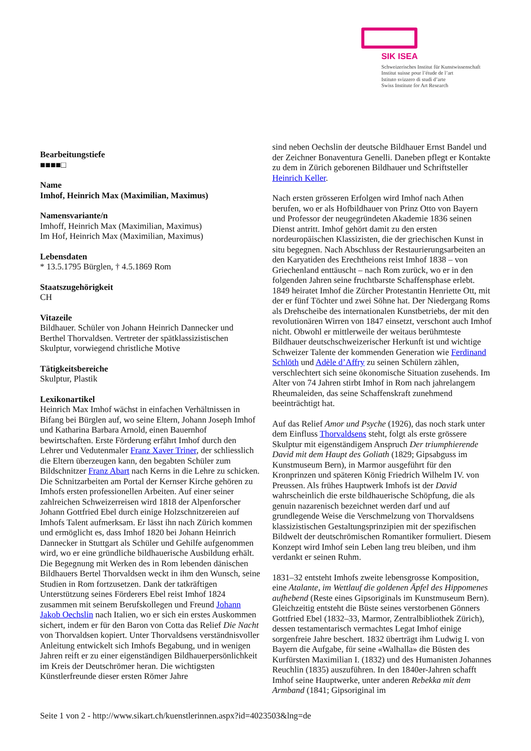SIK ISEA
Schweizerisches Institut für Kunstwissenschaft
Institut suisse pour l’étude de l’art
Istituto svizzero di studi d’arte
Swiss Institute for Art Research
Bearbeitungstiefe
■■■■□
Name
Imhof, Heinrich Max (Maximilian, Maximus)
Namensvariante/n
Imhoff, Heinrich Max (Maximilian, Maximus)
Im Hof, Heinrich Max (Maximilian, Maximus)
Lebensdaten
* 13.5.1795 Bürglen, † 4.5.1869 Rom
Staatszugehörigkeit
CH
Vitazeile
Bildhauer. Schüler von Johann Heinrich Dannecker und Berthel Thorvaldsen. Vertreter der spätklassizistischen Skulptur, vorwiegend christliche Motive
Tätigkeitsbereiche
Skulptur, Plastik
Lexikonartikel
Heinrich Max Imhof wächst in einfachen Verhältnissen in Bifang bei Bürglen auf, wo seine Eltern, Johann Joseph Imhof und Katharina Barbara Arnold, einen Bauernhof bewirtschaften. Erste Förderung erfährt Imhof durch den Lehrer und Vedutenmaler Franz Xaver Triner, der schliesslich die Eltern überzeugen kann, den begabten Schüler zum Bildschnitzer Franz Abart nach Kerns in die Lehre zu schicken. Die Schnitzarbeiten am Portal der Kernser Kirche gehören zu Imhofs ersten professionellen Arbeiten. Auf einer seiner zahlreichen Schweizerreisen wird 1818 der Alpenforscher Johann Gottfried Ebel durch einige Holzschnitzereien auf Imhofs Talent aufmerksam. Er lässt ihn nach Zürich kommen und ermöglicht es, dass Imhof 1820 bei Johann Heinrich Dannecker in Stuttgart als Schüler und Gehilfe aufgenommen wird, wo er eine gründliche bildhauerische Ausbildung erhält. Die Begegnung mit Werken des in Rom lebenden dänischen Bildhauers Bertel Thorvaldsen weckt in ihm den Wunsch, seine Studien in Rom fortzusetzen. Dank der tatkräftigen Unterstützung seines Förderers Ebel reist Imhof 1824 zusammen mit seinem Berufskollegen und Freund Johann Jakob Oechslin nach Italien, wo er sich ein erstes Auskommen sichert, indem er für den Baron von Cotta das Relief Die Nacht von Thorvaldsen kopiert. Unter Thorvaldsens verständnisvoller Anleitung entwickelt sich Imhofs Begabung, und in wenigen Jahren reift er zu einer eigenständigen Bildhauerpersönlichkeit im Kreis der Deutschrömer heran. Die wichtigsten Künstlerfreunde dieser ersten Römer Jahre
sind neben Oechslin der deutsche Bildhauer Ernst Bandel und der Zeichner Bonaventura Genelli. Daneben pflegt er Kontakte zu dem in Zürich geborenen Bildhauer und Schriftsteller Heinrich Keller.
Nach ersten grösseren Erfolgen wird Imhof nach Athen berufen, wo er als Hofbildhauer von Prinz Otto von Bayern und Professor der neugegründeten Akademie 1836 seinen Dienst antritt. Imhof gehört damit zu den ersten nordeuropäischen Klassizisten, die der griechischen Kunst in situ begegnen. Nach Abschluss der Restaurierungsarbeiten an den Karyatiden des Erechtheions reist Imhof 1838 – von Griechenland enttäuscht – nach Rom zurück, wo er in den folgenden Jahren seine fruchtbarste Schaffensphase erlebt. 1849 heiratet Imhof die Zürcher Protestantin Henriette Ott, mit der er fünf Töchter und zwei Söhne hat. Der Niedergang Roms als Drehscheibe des internationalen Kunstbetriebs, der mit den revolutionären Wirren von 1847 einsetzt, verschont auch Imhof nicht. Obwohl er mittlerweile der weitaus berühmteste Bildhauer deutschschweizerischer Herkunft ist und wichtige Schweizer Talente der kommenden Generation wie Ferdinand Schlöth und Adèle d’Affry zu seinen Schülern zählen, verschlechtert sich seine ökonomische Situation zusehends. Im Alter von 74 Jahren stirbt Imhof in Rom nach jahrelangem Rheumaleiden, das seine Schaffenskraft zunehmend beeinträchtigt hat.
Auf das Relief Amor und Psyche (1926), das noch stark unter dem Einfluss Thorvaldsens steht, folgt als erste grössere Skulptur mit eigenständigem Anspruch Der triumphierende David mit dem Haupt des Goliath (1829; Gipsabguss im Kunstmuseum Bern), in Marmor ausgeführt für den Kronprinzen und späteren König Friedrich Wilhelm IV. von Preussen. Als frühes Hauptwerk Imhofs ist der David wahrscheinlich die erste bildhauerische Schöpfung, die als genuin nazarenisch bezeichnet werden darf und auf grundlegende Weise die Verschmelzung von Thorvaldsens klassizistischen Gestaltungsprinzipien mit der spezifischen Bildwelt der deutschrömischen Romantiker formuliert. Diesem Konzept wird Imhof sein Leben lang treu bleiben, und ihm verdankt er seinen Ruhm.
1831–32 entsteht Imhofs zweite lebensgrosse Komposition, eine Atalante, im Wettlauf die goldenen Äpfel des Hippomenes aufhebend (Reste eines Gipsoriginals im Kunstmuseum Bern). Gleichzeitig entsteht die Büste seines verstorbenen Gönners Gottfried Ebel (1832–33, Marmor, Zentralbibliothek Zürich), dessen testamentarisch vermachtes Legat Imhof einige sorgenfreie Jahre beschert. 1832 überträgt ihm Ludwig I. von Bayern die Aufgabe, für seine «Walhalla» die Büsten des Kurfürsten Maximilian I. (1832) und des Humanisten Johannes Reuchlin (1835) auszuführen. In den 1840er-Jahren schafft Imhof seine Hauptwerke, unter anderen Rebekka mit dem Armband (1841; Gipsoriginal im
Seite 1 von 2 - http://www.sikart.ch/kuenstlerinnen.aspx?id=4023503&lng=de